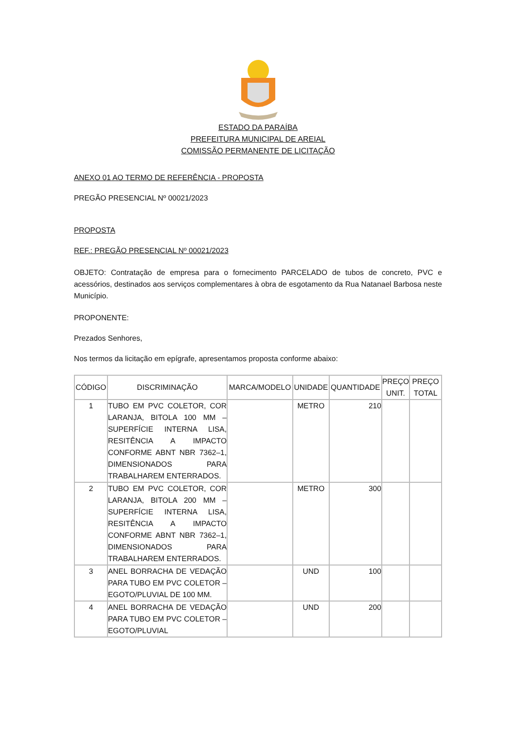ESTADO DA PARAÍBA
PREFEITURA MUNICIPAL DE AREIAL
COMISSÃO PERMANENTE DE LICITAÇÃO
ANEXO 01 AO TERMO DE REFERÊNCIA - PROPOSTA
PREGÃO PRESENCIAL Nº 00021/2023
PROPOSTA
REF.: PREGÃO PRESENCIAL Nº 00021/2023
OBJETO: Contratação de empresa para o fornecimento PARCELADO de tubos de concreto, PVC e acessórios, destinados aos serviços complementares à obra de esgotamento da Rua Natanael Barbosa neste Município.
PROPONENTE:
Prezados Senhores,
Nos termos da licitação em epígrafe, apresentamos proposta conforme abaixo:
| CÓDIGO | DISCRIMINAÇÃO | MARCA/MODELO | UNIDADE | QUANTIDADE | PREÇO UNIT. | PREÇO TOTAL |
| --- | --- | --- | --- | --- | --- | --- |
| 1 | TUBO EM PVC COLETOR, COR LARANJA, BITOLA 100 MM – SUPERFÍCIE INTERNA LISA, RESITÊNCIA A IMPACTO CONFORME ABNT NBR 7362–1, DIMENSIONADOS PARA TRABALHAREM ENTERRADOS. | | METRO | 210 | | |
| 2 | TUBO EM PVC COLETOR, COR LARANJA, BITOLA 200 MM – SUPERFÍCIE INTERNA LISA, RESITÊNCIA A IMPACTO CONFORME ABNT NBR 7362–1, DIMENSIONADOS PARA TRABALHAREM ENTERRADOS. | | METRO | 300 | | |
| 3 | ANEL BORRACHA DE VEDAÇÃO PARA TUBO EM PVC COLETOR – EGOTO/PLUVIAL DE 100 MM. | | UND | 100 | | |
| 4 | ANEL BORRACHA DE VEDAÇÃO PARA TUBO EM PVC COLETOR – EGOTO/PLUVIAL | | UND | 200 | | |